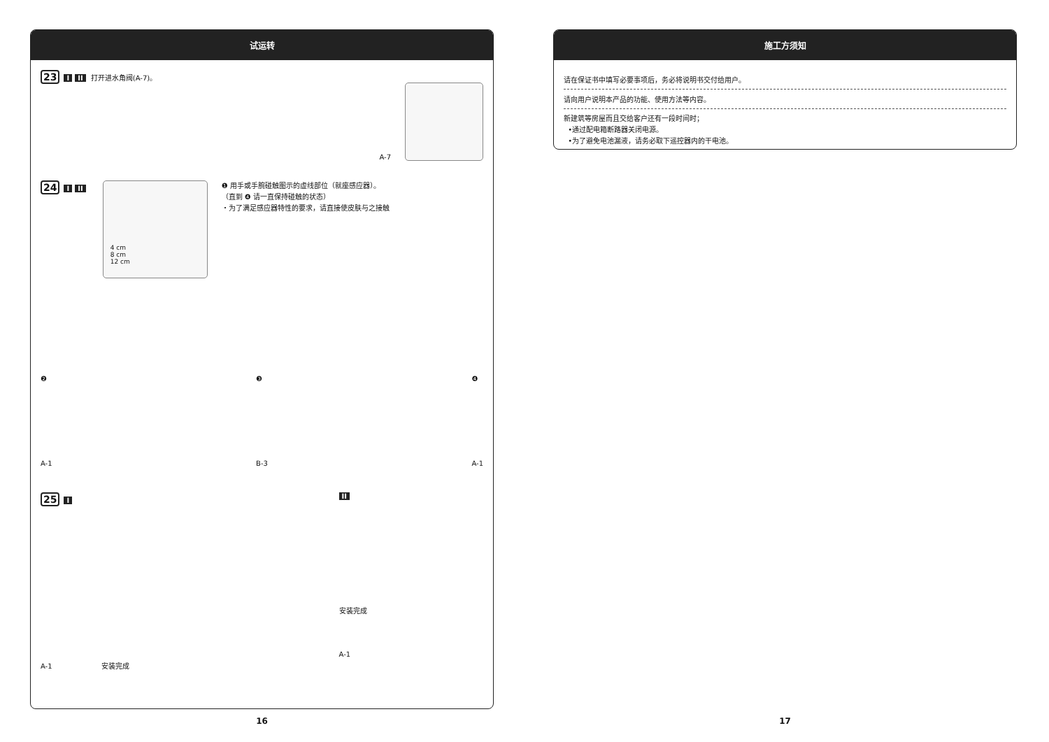试运转
23 I II 打开进水角阀(A-7)。 A-7
24 I II
4 cm
8 cm
12 cm
❶ 用手或手腕碰触图示的虚线部位（就座感应器）。
（直到 ❹ 请一直保持碰触的状态）
・为了满足感应器特性的要求，请直接使皮肤与之接触
❷
A-1
❸
B-3
❹
A-1
25 I
A-1 安装完成
II
安装完成
A-1
16
施工方须知
请在保证书中填写必要事项后，务必将说明书交付给用户。
请向用户说明本产品的功能、使用方法等内容。
新建筑等房屋而且交给客户还有一段时间时；
•通过配电箱断路器关闭电源。
•为了避免电池漏液，请务必取下遥控器内的干电池。
17